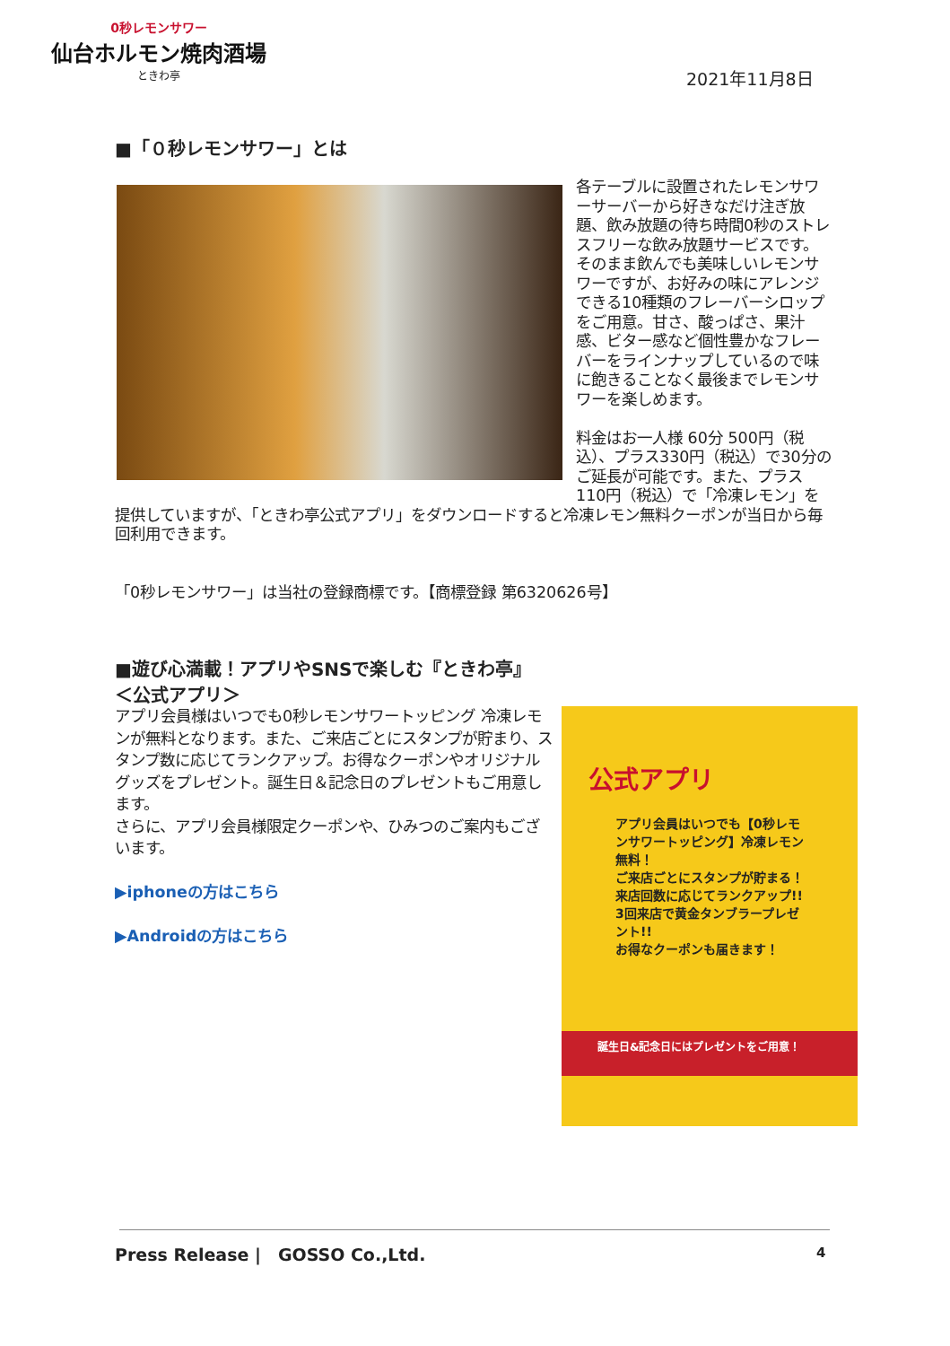0秒レモンサワー
仙台ホルモン焼肉酒場
ときわ亭
2021年11月8日
■「０秒レモンサワー」とは
各テーブルに設置されたレモンサワーサーバーから好きなだけ注ぎ放題、飲み放題の待ち時間0秒のストレスフリーな飲み放題サービスです。そのまま飲んでも美味しいレモンサワーですが、お好みの味にアレンジできる10種類のフレーバーシロップをご用意。甘さ、酸っぱさ、果汁感、ビター感など個性豊かなフレーバーをラインナップしているので味に飽きることなく最後までレモンサワーを楽しめます。
料金はお一人様 60分 500円（税込）、プラス330円（税込）で30分のご延長が可能です。また、プラス110円（税込）で「冷凍レモン」を提供していますが、「ときわ亭公式アプリ」をダウンロードすると冷凍レモン無料クーポンが当日から毎回利用できます。
「0秒レモンサワー」は当社の登録商標です。【商標登録 第6320626号】
■遊び心満載！アプリやSNSで楽しむ『ときわ亭』
＜公式アプリ＞
アプリ会員様はいつでも0秒レモンサワートッピング 冷凍レモンが無料となります。また、ご来店ごとにスタンプが貯まり、スタンプ数に応じてランクアップ。お得なクーポンやオリジナルグッズをプレゼント。誕生日＆記念日のプレゼントもご用意します。
さらに、アプリ会員様限定クーポンや、ひみつのご案内もございます。
▶iphoneの方はこちら
▶Androidの方はこちら
公式アプリ
アプリ会員はいつでも【0秒レモンサワートッピング】冷凍レモン無料！
ご来店ごとにスタンプが貯まる！来店回数に応じてランクアップ!!
3回来店で黄金タンブラープレゼント!!
お得なクーポンも届きます！
誕生日&記念日にはプレゼントをご用意！
Press Release |　GOSSO Co.,Ltd.
4